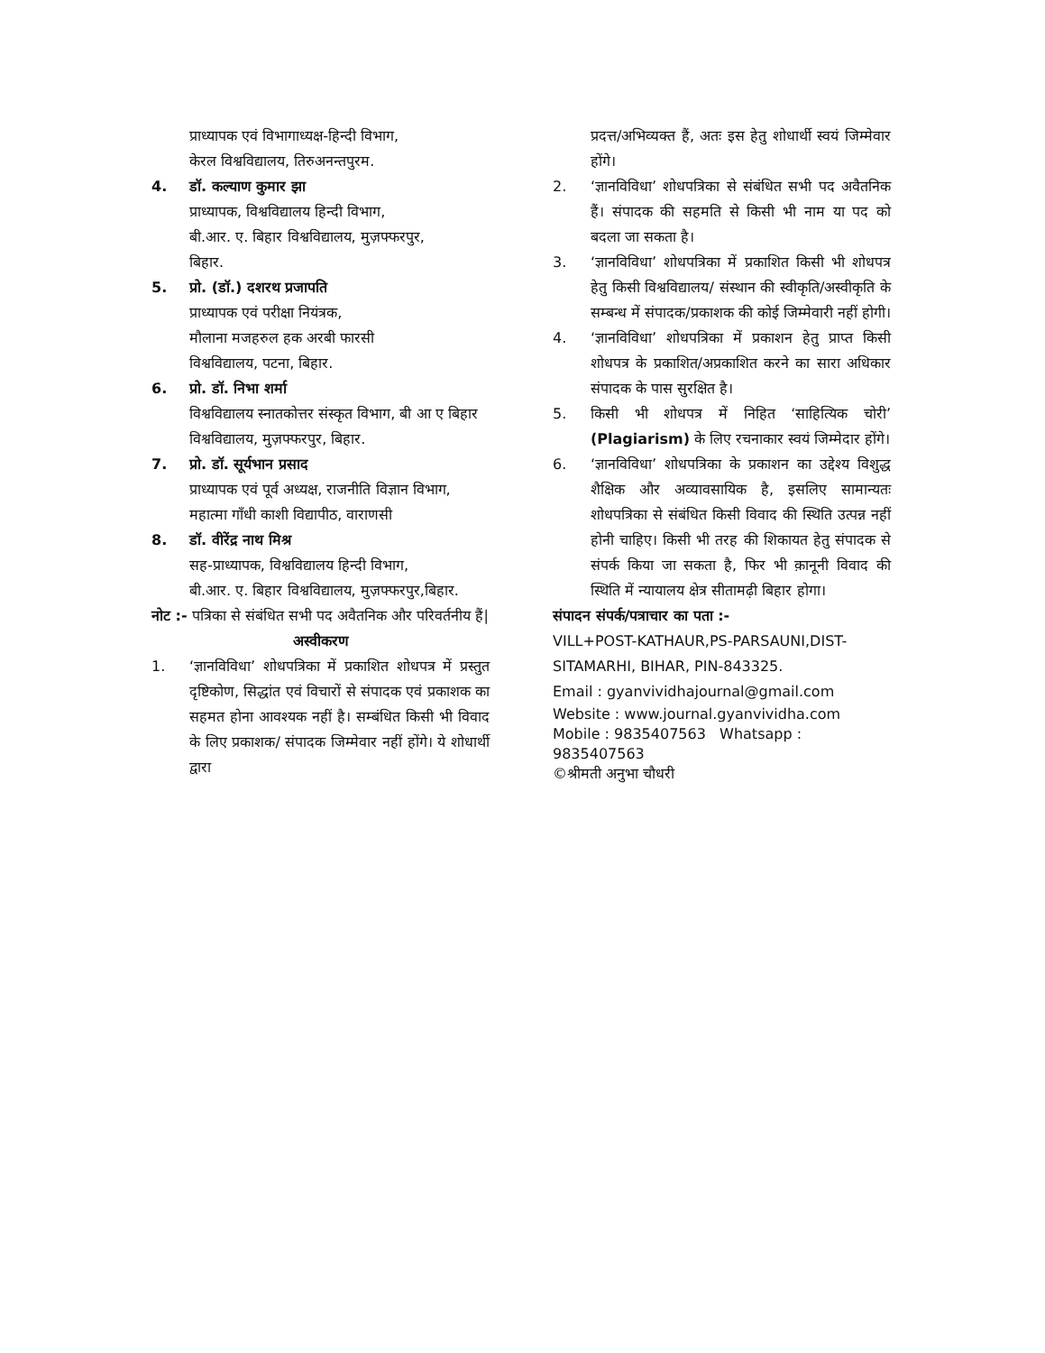प्राध्यापक एवं विभागाध्यक्ष-हिन्दी विभाग,
केरल विश्वविद्यालय, तिरुअनन्तपुरम.
4. डॉ. कल्याण कुमार झा
प्राध्यापक, विश्वविद्यालय हिन्दी विभाग,
बी.आर. ए. बिहार विश्वविद्यालय, मुज़फ्फरपुर,
बिहार.
5. प्रो. (डॉ.) दशरथ प्रजापति
प्राध्यापक एवं परीक्षा नियंत्रक,
मौलाना मजहरुल हक अरबी फारसी
विश्वविद्यालय, पटना, बिहार.
6. प्रो. डॉ. निभा शर्मा
विश्वविद्यालय स्नातकोत्तर संस्कृत विभाग, बी आ ए बिहार विश्वविद्यालय, मुज़फ्फरपुर, बिहार.
7. प्रो. डॉ. सूर्यभान प्रसाद
प्राध्यापक एवं पूर्व अध्यक्ष, राजनीति विज्ञान विभाग, महात्मा गाँधी काशी विद्यापीठ, वाराणसी
8. डॉ. वीरेंद्र नाथ मिश्र
सह-प्राध्यापक, विश्वविद्यालय हिन्दी विभाग,
बी.आर. ए. बिहार विश्वविद्यालय, मुज़फ्फरपुर,बिहार.
नोट :- पत्रिका से संबंधित सभी पद अवैतनिक और परिवर्तनीय हैं|
अस्वीकरण
1. ‘ज्ञानविविधा’ शोधपत्रिका में प्रकाशित शोधपत्र में प्रस्तुत दृष्टिकोण, सिद्धांत एवं विचारों से संपादक एवं प्रकाशक का सहमत होना आवश्यक नहीं है। सम्बंधित किसी भी विवाद के लिए प्रकाशक/ संपादक जिम्मेवार नहीं होंगे। ये शोधार्थी द्वारा
प्रदत्त/अभिव्यक्त हैं, अतः इस हेतु शोधार्थी स्वयं जिम्मेवार होंगे।
2. ‘ज्ञानविविधा’ शोधपत्रिका से संबंधित सभी पद अवैतनिक हैं। संपादक की सहमति से किसी भी नाम या पद को बदला जा सकता है।
3. ‘ज्ञानविविधा’ शोधपत्रिका में प्रकाशित किसी भी शोधपत्र हेतु किसी विश्वविद्यालय/ संस्थान की स्वीकृति/अस्वीकृति के सम्बन्ध में संपादक/प्रकाशक की कोई जिम्मेवारी नहीं होगी।
4. ‘ज्ञानविविधा’ शोधपत्रिका में प्रकाशन हेतु प्राप्त किसी शोधपत्र के प्रकाशित/अप्रकाशित करने का सारा अधिकार संपादक के पास सुरक्षित है।
5. किसी भी शोधपत्र में निहित ‘साहित्यिक चोरी’ (Plagiarism) के लिए रचनाकार स्वयं जिम्मेदार होंगे।
6. ‘ज्ञानविविधा’ शोधपत्रिका के प्रकाशन का उद्देश्य विशुद्ध शैक्षिक और अव्यावसायिक है, इसलिए सामान्यतः शोधपत्रिका से संबंधित किसी विवाद की स्थिति उत्पन्न नहीं होनी चाहिए। किसी भी तरह की शिकायत हेतु संपादक से संपर्क किया जा सकता है, फिर भी क़ानूनी विवाद की स्थिति में न्यायालय क्षेत्र सीतामढ़ी बिहार होगा।
संपादन संपर्क/पत्राचार का पता :-
VILL+POST-KATHAUR,PS-PARSAUNI,DIST-SITAMARHI, BIHAR, PIN-843325.
Email : gyanvividhajournal@gmail.com
Website : www.journal.gyanvividha.com
Mobile : 9835407563 Whatsapp : 9835407563
©श्रीमती अनुभा चौधरी